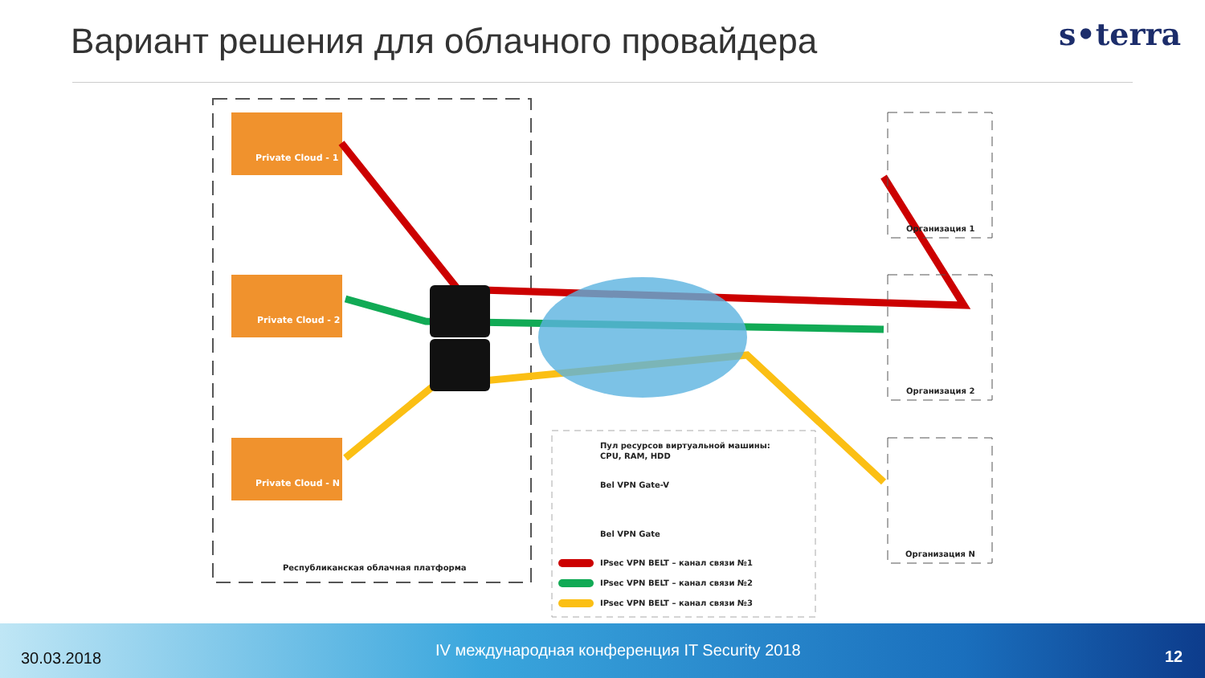Вариант решения для облачного провайдера
s•terra
Private Cloud - 1
Private Cloud - 2
Private Cloud - N
Республиканская облачная платформа
Организация 1
Организация 2
Организация N
Пул ресурсов виртуальной машины:
CPU, RAM, HDD
Bel VPN Gate-V
Bel VPN Gate
IPsec VPN BELT – канал связи №1
IPsec VPN BELT – канал связи №2
IPsec VPN BELT – канал связи №3
30.03.2018 IV международная конференция IT Security 2018 12